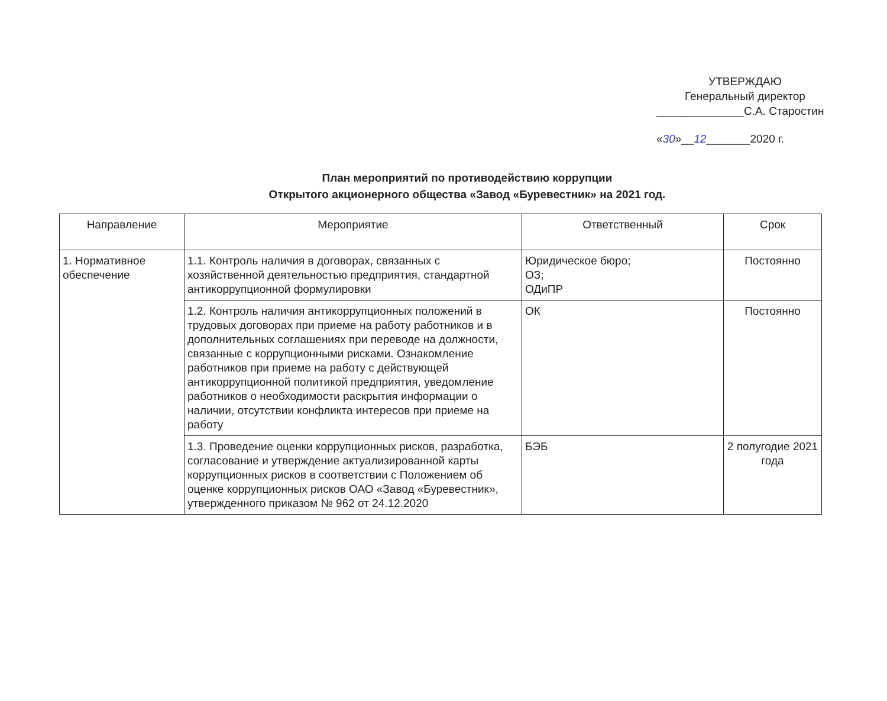УТВЕРЖДАЮ
Генеральный директор
______________С.А. Старостин
«30»__12_______2020 г.
План мероприятий по противодействию коррупции
Открытого акционерного общества «Завод «Буревестник» на 2021 год.
| Направление | Мероприятие | Ответственный | Срок |
| --- | --- | --- | --- |
| 1. Нормативное обеспечение | 1.1. Контроль наличия в договорах, связанных с хозяйственной деятельностью предприятия, стандартной антикоррупционной формулировки | Юридическое бюро; ОЗ; ОДиПР | Постоянно |
| | 1.2. Контроль наличия антикоррупционных положений в трудовых договорах при приеме на работу работников и в дополнительных соглашениях при переводе на должности, связанные с коррупционными рисками. Ознакомление работников при приеме на работу с действующей антикоррупционной политикой предприятия, уведомление работников о необходимости раскрытия информации о наличии, отсутствии конфликта интересов при приеме на работу | ОК | Постоянно |
| | 1.3. Проведение оценки коррупционных рисков, разработка, согласование и утверждение актуализированной карты коррупционных рисков в соответствии с Положением об оценке коррупционных рисков ОАО «Завод «Буревестник», утвержденного приказом № 962 от 24.12.2020 | БЭБ | 2 полугодие 2021 года |